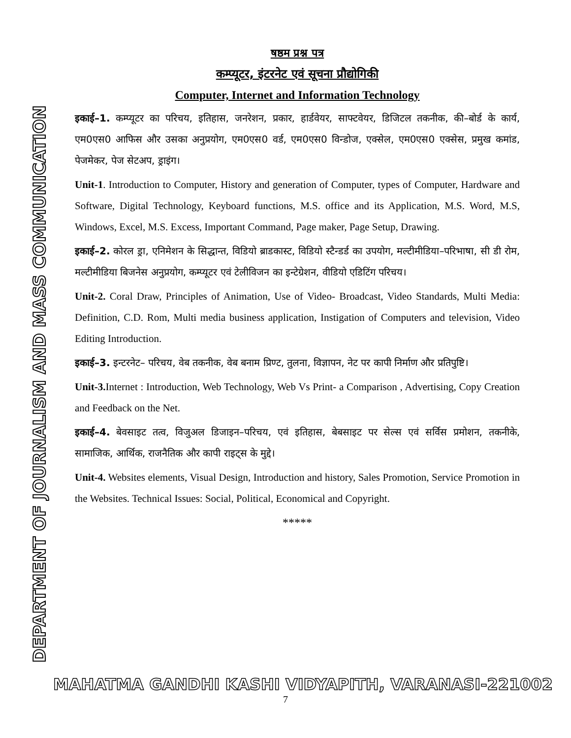DEPARTMENT OF JOURNALISM AND MASS COMMUNICATION
षष्ठम प्रश्न पत्र
कम्प्यूटर, इंटरनेट एवं सूचना प्रौद्योगिकी
Computer, Internet and Information Technology
इकाई–1. कम्प्यूटर का परिचय, इतिहास, जनरेशन, प्रकार, हार्डवेयर, साफ्टवेयर, डिजिटल तकनीक, की–बोर्ड के कार्य, एम0एस0 आफिस और उसका अनुप्रयोग, एम0एस0 वर्ड, एम0एस0 विन्डोज, एक्सेल, एम0एस0 एक्सेस, प्रमुख कमांड, पेजमेकर, पेज सेटअप, ड्राइंग।
Unit-1. Introduction to Computer, History and generation of Computer, types of Computer, Hardware and Software, Digital Technology, Keyboard functions, M.S. office and its Application, M.S. Word, M.S, Windows, Excel, M.S. Excess, Important Command, Page maker, Page Setup, Drawing.
इकाई–2. कोरल ड्रा, एनिमेशन के सिद्धान्त, विडियो ब्राडकास्ट, विडियो स्टैन्डर्ड का उपयोग, मल्टीमीडिया–परिभाषा, सी डी रोम, मल्टीमीडिया बिजनेस अनुप्रयोग, कम्प्यूटर एवं टेलीविजन का इन्टेग्रेशन, वीडियो एडिटिंग परिचय।
Unit-2. Coral Draw, Principles of Animation, Use of Video- Broadcast, Video Standards, Multi Media: Definition, C.D. Rom, Multi media business application, Instigation of Computers and television, Video Editing Introduction.
इकाई–3. इन्टरनेट– परिचय, वेब तकनीक, वेब बनाम प्रिण्ट, तुलना, विज्ञापन, नेट पर कापी निर्माण और प्रतिपुष्टि।
Unit-3. Internet : Introduction, Web Technology, Web Vs Print- a Comparison , Advertising, Copy Creation and Feedback on the Net.
इकाई–4. बेवसाइट तत्व, विजुअल डिजाइन–परिचय, एवं इतिहास, बेबसाइट पर सेल्स एवं सर्विस प्रमोशन, तकनीके, सामाजिक, आर्थिक, राजनैतिक और कापी राइट्स के मुद्दे।
Unit-4. Websites elements, Visual Design, Introduction and history, Sales Promotion, Service Promotion in the Websites. Technical Issues: Social, Political, Economical and Copyright.
*****
MAHATMA GANDHI KASHI VIDYAPITH, VARANASI-221002
7